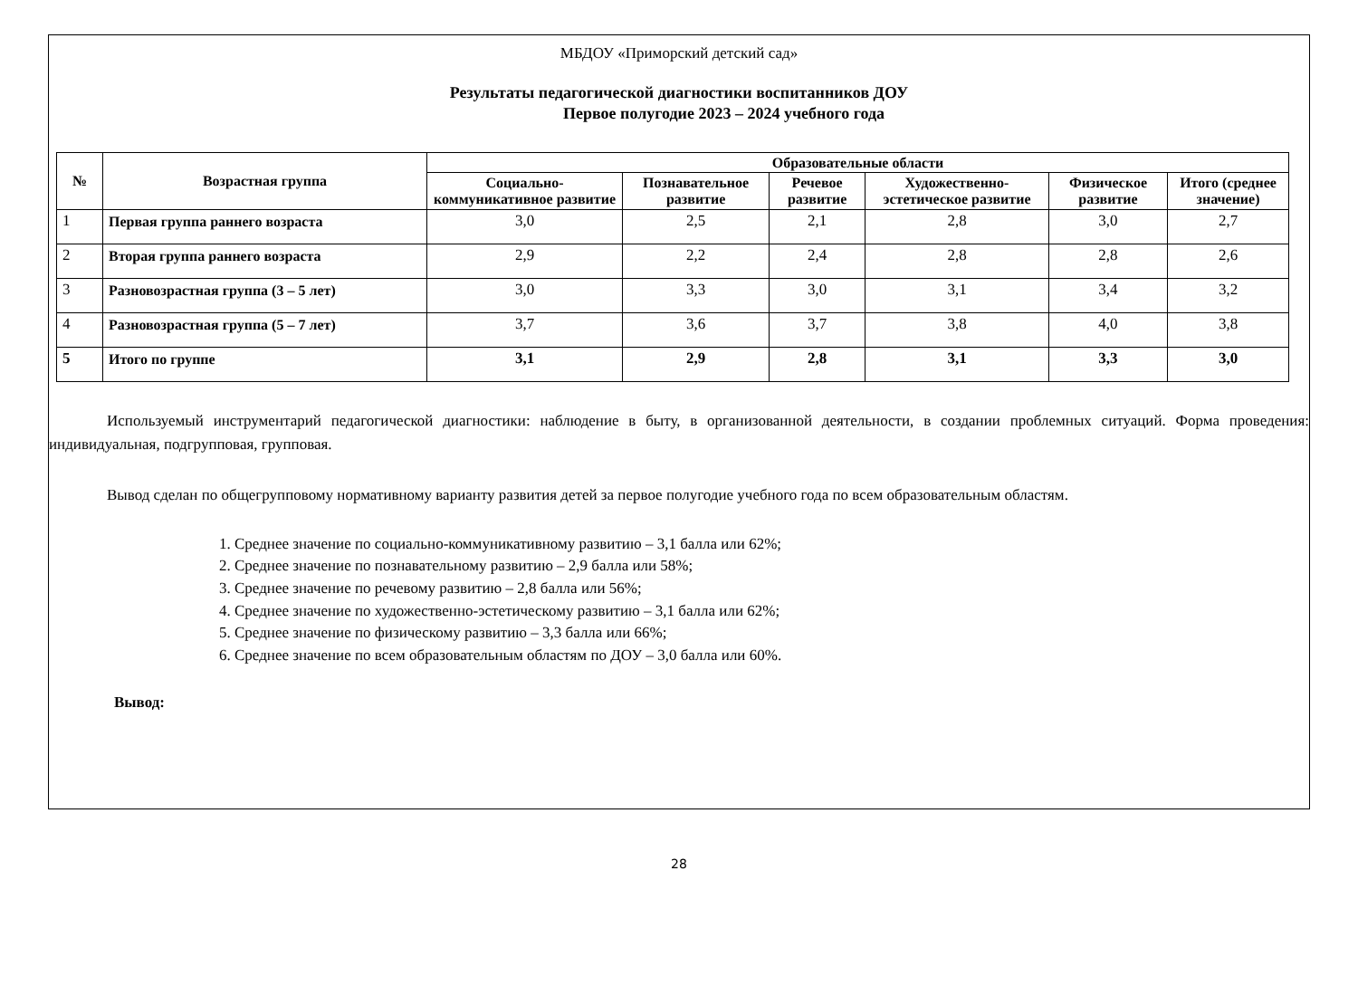МБДОУ «Приморский детский сад»
Результаты педагогической диагностики воспитанников ДОУ
Первое полугодие 2023 – 2024 учебного года
| № | Возрастная группа | Образовательные области | | | | | |
| --- | --- | --- | --- | --- | --- | --- | --- |
| | | Социально-коммуникативное развитие | Познавательное развитие | Речевое развитие | Художественно-эстетическое развитие | Физическое развитие | Итого (среднее значение) |
| 1 | Первая группа раннего возраста | 3,0 | 2,5 | 2,1 | 2,8 | 3,0 | 2,7 |
| 2 | Вторая группа раннего возраста | 2,9 | 2,2 | 2,4 | 2,8 | 2,8 | 2,6 |
| 3 | Разновозрастная группа (3 – 5 лет) | 3,0 | 3,3 | 3,0 | 3,1 | 3,4 | 3,2 |
| 4 | Разновозрастная группа (5 – 7 лет) | 3,7 | 3,6 | 3,7 | 3,8 | 4,0 | 3,8 |
| 5 | Итого по группе | 3,1 | 2,9 | 2,8 | 3,1 | 3,3 | 3,0 |
Используемый инструментарий педагогической диагностики: наблюдение в быту, в организованной деятельности, в создании проблемных ситуаций. Форма проведения: индивидуальная, подгрупповая, групповая.
Вывод сделан по общегрупповому нормативному варианту развития детей за первое полугодие учебного года по всем образовательным областям.
1. Среднее значение по социально-коммуникативному развитию – 3,1 балла или 62%;
2. Среднее значение по познавательному развитию – 2,9 балла или 58%;
3. Среднее значение по речевому развитию – 2,8 балла или 56%;
4. Среднее значение по художественно-эстетическому развитию – 3,1 балла или 62%;
5. Среднее значение по физическому развитию – 3,3 балла или 66%;
6. Среднее значение по всем образовательным областям по ДОУ – 3,0 балла или 60%.
Вывод:
28